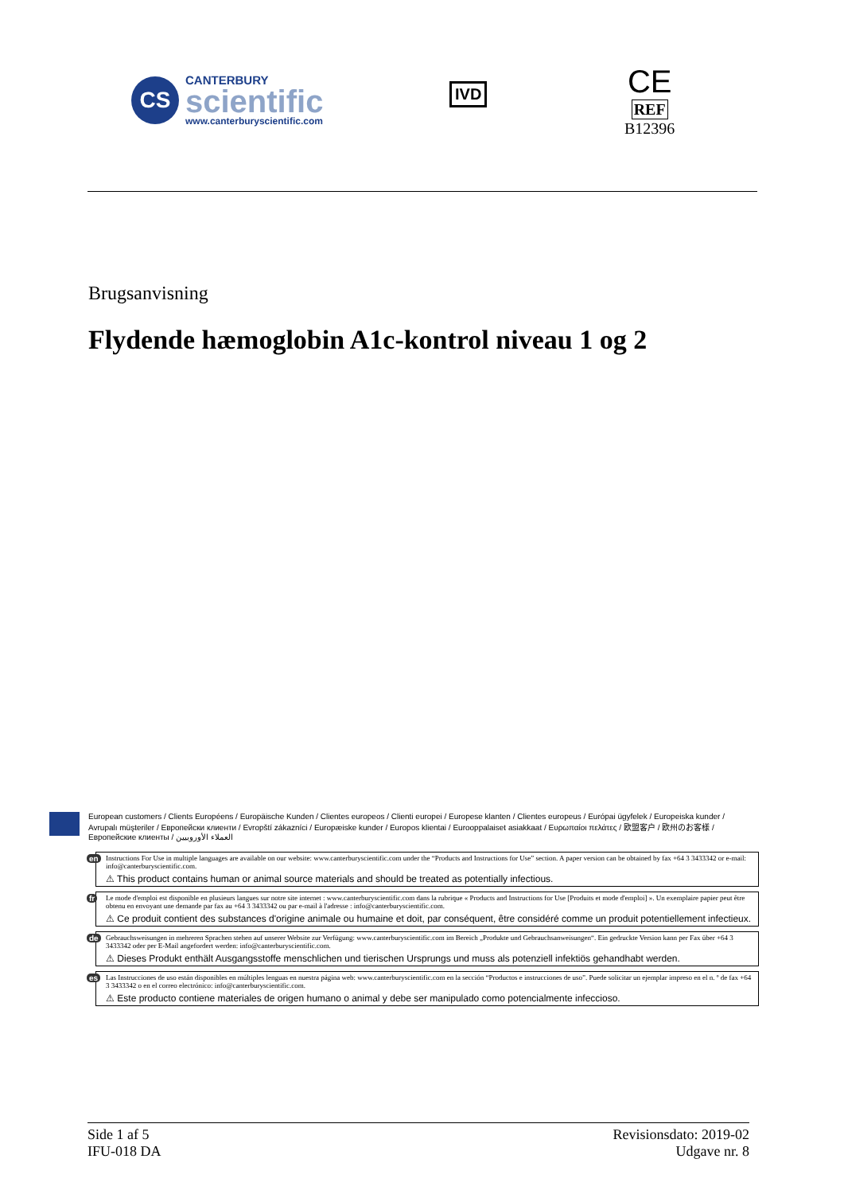CS
CANTERBURY
scientific
www.canterburyscientific.com
IVD
CE
REF
B12396
Brugsanvisning
Flydende hæmoglobin A1c-kontrol niveau 1 og 2
European customers / Clients Européens / Europäische Kunden / Clientes europeos / Clienti europei / Europese klanten / Clientes europeus / Európai ügyfelek / Europeiska kunder / Avrupalı müşteriler / Европейски клиенти / Evropští zákazníci / Europæiske kunder / Europos klientai / Eurooppalaiset asiakkaat / Ευρωπαίοι πελάτες / 欧盟客户 / 欧州のお客様 / Европейские клиенты / العملاء الأوروبيين
en Instructions For Use in multiple languages are available on our website: www.canterburyscientific.com under the “Products and Instructions for Use” section. A paper version can be obtained by fax +64 3 3433342 or e-mail: info@canterburyscientific.com.
⚠ This product contains human or animal source materials and should be treated as potentially infectious.
fr Le mode d'emploi est disponible en plusieurs langues sur notre site internet : www.canterburyscientific.com dans la rubrique « Products and Instructions for Use [Produits et mode d'emploi] ». Un exemplaire papier peut être obtenu en envoyant une demande par fax au +64 3 3433342 ou par e-mail à l'adresse : info@canterburyscientific.com.
⚠ Ce produit contient des substances d'origine animale ou humaine et doit, par conséquent, être considéré comme un produit potentiellement infectieux.
de Gebrauchsweisungen in mehreren Sprachen stehen auf unserer Website zur Verfügung: www.canterburyscientific.com im Bereich „Produkte und Gebrauchsanweisungen“. Ein gedruckte Version kann per Fax über +64 3 3433342 oder per E-Mail angefordert werden: info@canterburyscientific.com.
⚠ Dieses Produkt enthält Ausgangsstoffe menschlichen und tierischen Ursprungs und muss als potenziell infektiös gehandhabt werden.
es Las Instrucciones de uso están disponibles en múltiples lenguas en nuestra página web: www.canterburyscientific.com en la sección “Productos e instrucciones de uso”. Puede solicitar un ejemplar impreso en el n. º de fax +64 3 3433342 o en el correo electrónico: info@canterburyscientific.com.
⚠ Este producto contiene materiales de origen humano o animal y debe ser manipulado como potencialmente infeccioso.
Side 1 af 5
IFU-018 DA
Revisionsdato: 2019-02
Udgave nr. 8